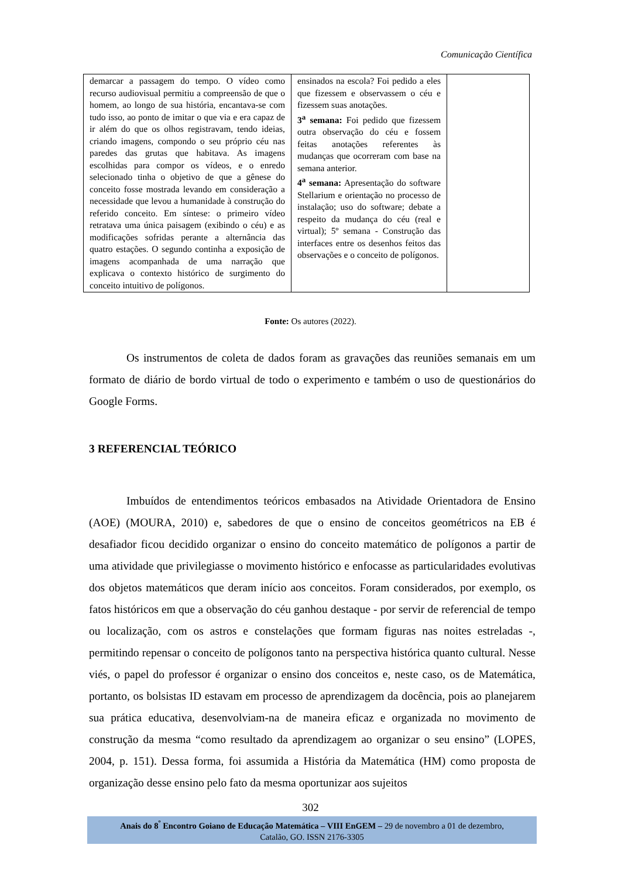Comunicação Científica
| demarcar a passagem do tempo. O vídeo como recurso audiovisual permitiu a compreensão de que o homem, ao longo de sua história, encantava-se com tudo isso, ao ponto de imitar o que via e era capaz de ir além do que os olhos registravam, tendo ideias, criando imagens, compondo o seu próprio céu nas paredes das grutas que habitava. As imagens escolhidas para compor os vídeos, e o enredo selecionado tinha o objetivo de que a gênese do conceito fosse mostrada levando em consideração a necessidade que levou a humanidade à construção do referido conceito. Em síntese: o primeiro vídeo retratava uma única paisagem (exibindo o céu) e as modificações sofridas perante a alternância das quatro estações. O segundo continha a exposição de imagens acompanhada de uma narração que explicava o contexto histórico de surgimento do conceito intuitivo de polígonos. | ensinados na escola? Foi pedido a eles que fizessem e observassem o céu e fizessem suas anotações. 3<sup>a</sup> semana: Foi pedido que fizessem outra observação do céu e fossem feitas anotações referentes às mudanças que ocorreram com base na semana anterior. 4<sup>a</sup> semana: Apresentação do software Stellarium e orientação no processo de instalação; uso do software; debate a respeito da mudança do céu (real e virtual); 5º semana - Construção das interfaces entre os desenhos feitos das observações e o conceito de polígonos. | |
Fonte: Os autores (2022).
Os instrumentos de coleta de dados foram as gravações das reuniões semanais em um formato de diário de bordo virtual de todo o experimento e também o uso de questionários do Google Forms.
3 REFERENCIAL TEÓRICO
Imbuídos de entendimentos teóricos embasados na Atividade Orientadora de Ensino (AOE) (MOURA, 2010) e, sabedores de que o ensino de conceitos geométricos na EB é desafiador ficou decidido organizar o ensino do conceito matemático de polígonos a partir de uma atividade que privilegiasse o movimento histórico e enfocasse as particularidades evolutivas dos objetos matemáticos que deram início aos conceitos. Foram considerados, por exemplo, os fatos históricos em que a observação do céu ganhou destaque - por servir de referencial de tempo ou localização, com os astros e constelações que formam figuras nas noites estreladas -, permitindo repensar o conceito de polígonos tanto na perspectiva histórica quanto cultural. Nesse viés, o papel do professor é organizar o ensino dos conceitos e, neste caso, os de Matemática, portanto, os bolsistas ID estavam em processo de aprendizagem da docência, pois ao planejarem sua prática educativa, desenvolviam-na de maneira eficaz e organizada no movimento de construção da mesma “como resultado da aprendizagem ao organizar o seu ensino” (LOPES, 2004, p. 151). Dessa forma, foi assumida a História da Matemática (HM) como proposta de organização desse ensino pelo fato da mesma oportunizar aos sujeitos
302
Anais do 8<sup>º</sup> Encontro Goiano de Educação Matemática – VIII EnGEM – 29 de novembro a 01 de dezembro,
Catalão, GO. ISSN 2176-3305